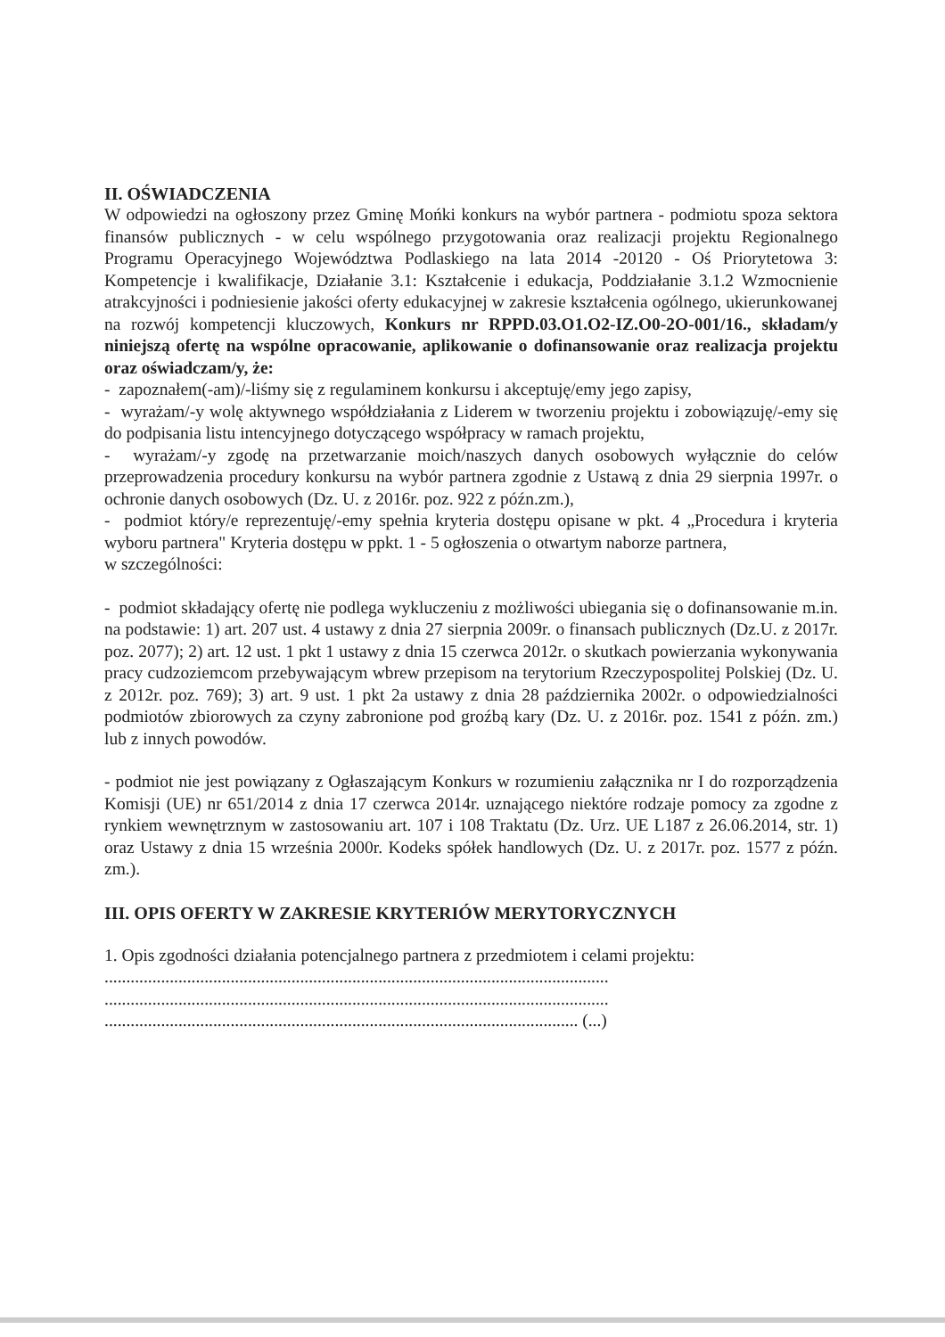II. OŚWIADCZENIA
W odpowiedzi na ogłoszony przez Gminę Mońki konkurs na wybór partnera - podmiotu spoza sektora finansów publicznych - w celu wspólnego przygotowania oraz realizacji projektu Regionalnego Programu Operacyjnego Województwa Podlaskiego na lata 2014 -20120 - Oś Priorytetowa 3: Kompetencje i kwalifikacje, Działanie 3.1: Kształcenie i edukacja, Poddziałanie 3.1.2 Wzmocnienie atrakcyjności i podniesienie jakości oferty edukacyjnej w zakresie kształcenia ogólnego, ukierunkowanej na rozwój kompetencji kluczowych, Konkurs nr RPPD.03.O1.O2-IZ.O0-2O-001/16., składam/y niniejszą ofertę na wspólne opracowanie, aplikowanie o dofinansowanie oraz realizacja projektu oraz oświadczam/y, że:
- zapoznałem(-am)/-liśmy się z regulaminem konkursu i akceptuję/emy jego zapisy,
- wyrażam/-y wolę aktywnego współdziałania z Liderem w tworzeniu projektu i zobowiązuję/-emy się do podpisania listu intencyjnego dotyczącego współpracy w ramach projektu,
- wyrażam/-y zgodę na przetwarzanie moich/naszych danych osobowych wyłącznie do celów przeprowadzenia procedury konkursu na wybór partnera zgodnie z Ustawą z dnia 29 sierpnia 1997r. o ochronie danych osobowych (Dz. U. z 2016r. poz. 922 z późn.zm.),
- podmiot który/e reprezentuję/-emy spełnia kryteria dostępu opisane w pkt. 4 „Procedura i kryteria wyboru partnera" Kryteria dostępu w ppkt. 1 - 5 ogłoszenia o otwartym naborze partnera,
w szczególności:
- podmiot składający ofertę nie podlega wykluczeniu z możliwości ubiegania się o dofinansowanie m.in. na podstawie: 1) art. 207 ust. 4 ustawy z dnia 27 sierpnia 2009r. o finansach publicznych (Dz.U. z 2017r. poz. 2077); 2) art. 12 ust. 1 pkt 1 ustawy z dnia 15 czerwca 2012r. o skutkach powierzania wykonywania pracy cudzoziemcom przebywającym wbrew przepisom na terytorium Rzeczypospolitej Polskiej (Dz. U. z 2012r. poz. 769); 3) art. 9 ust. 1 pkt 2a ustawy z dnia 28 października 2002r. o odpowiedzialności podmiotów zbiorowych za czyny zabronione pod groźbą kary (Dz. U. z 2016r. poz. 1541 z późn. zm.) lub z innych powodów.
- podmiot nie jest powiązany z Ogłaszającym Konkurs w rozumieniu załącznika nr I do rozporządzenia Komisji (UE) nr 651/2014 z dnia 17 czerwca 2014r. uznającego niektóre rodzaje pomocy za zgodne z rynkiem wewnętrznym w zastosowaniu art. 107 i 108 Traktatu (Dz. Urz. UE L187 z 26.06.2014, str. 1) oraz Ustawy z dnia 15 września 2000r. Kodeks spółek handlowych (Dz. U. z 2017r. poz. 1577 z późn. zm.).
III. OPIS OFERTY W ZAKRESIE KRYTERIÓW MERYTORYCZNYCH
1. Opis zgodności działania potencjalnego partnera z przedmiotem i celami projektu:
....................................................................................................................
....................................................................................................................
............................................................................................................. (...)